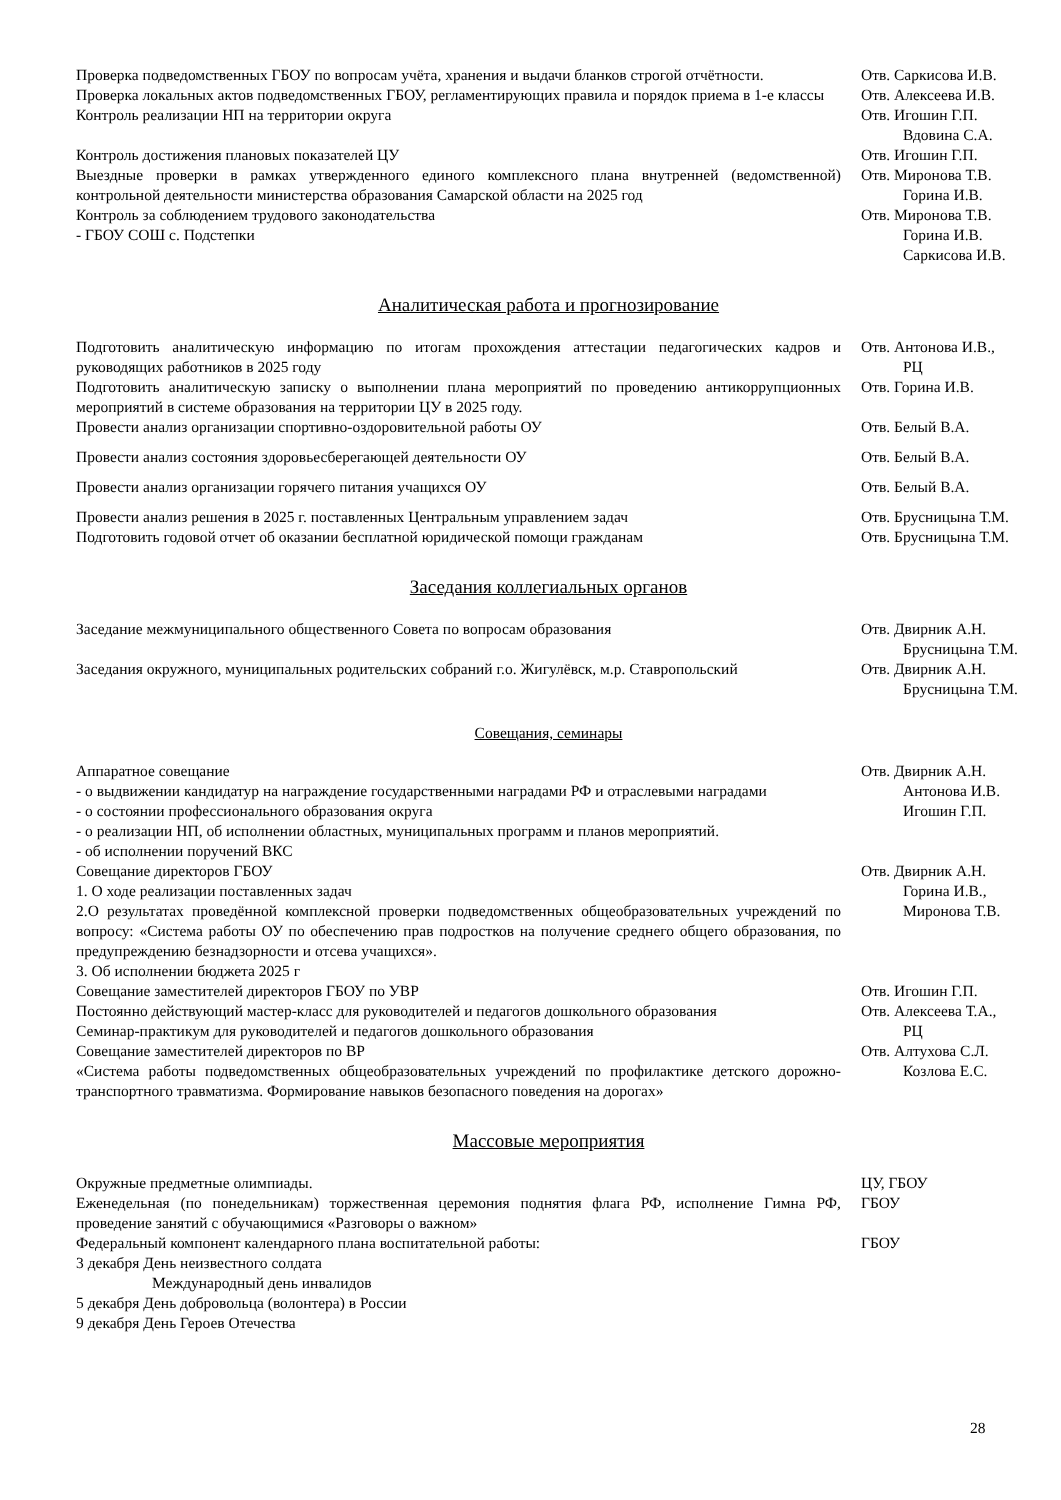| Проверка подведомственных ГБОУ по вопросам учёта, хранения и выдачи бланков строгой отчётности. | Отв. Саркисова И.В. |
| Проверка локальных актов подведомственных ГБОУ, регламентирующих правила и порядок приема в 1-е классы | Отв. Алексеева И.В. |
| Контроль реализации НП на территории округа | Отв. Игошин Г.П. Вдовина С.А. |
| Контроль достижения плановых показателей ЦУ | Отв. Игошин Г.П. |
| Выездные проверки в рамках утвержденного единого комплексного плана внутренней (ведомственной) контрольной деятельности министерства образования Самарской области на 2025 год | Отв. Миронова Т.В. Горина И.В. |
| Контроль за соблюдением трудового законодательства - ГБОУ СОШ с. Подстепки | Отв. Миронова Т.В. Горина И.В. Саркисова И.В. |
Аналитическая работа и прогнозирование
| Подготовить аналитическую информацию по итогам прохождения аттестации педагогических кадров и руководящих работников в 2025 году | Отв. Антонова И.В., РЦ |
| Подготовить аналитическую записку о выполнении плана мероприятий по проведению антикоррупционных мероприятий в системе образования на территории ЦУ в 2025 году. | Отв. Горина И.В. |
| Провести анализ организации спортивно-оздоровительной работы ОУ | Отв. Белый В.А. |
| Провести анализ состояния здоровьесберегающей деятельности ОУ | Отв. Белый В.А. |
| Провести анализ организации горячего питания учащихся ОУ | Отв. Белый В.А. |
| Провести анализ решения в 2025 г. поставленных Центральным управлением задач | Отв. Брусницына Т.М. |
| Подготовить годовой отчет об оказании бесплатной юридической помощи гражданам | Отв. Брусницына Т.М. |
Заседания коллегиальных органов
| Заседание межмуниципального общественного Совета по вопросам образования | Отв. Двирник А.Н. Брусницына Т.М. |
| Заседания окружного, муниципальных родительских собраний г.о. Жигулёвск, м.р. Ставропольский | Отв. Двирник А.Н. Брусницына Т.М. |
Совещания, семинары
| Аппаратное совещание - о выдвижении кандидатур на награждение государственными наградами РФ и отраслевыми наградами - о состоянии профессионального образования округа - о реализации НП, об исполнении областных, муниципальных программ и планов мероприятий. - об исполнении поручений ВКС | Отв. Двирник А.Н. Антонова И.В. Игошин Г.П. |
| Совещание директоров ГБОУ 1. О ходе реализации поставленных задач 2.О результатах проведённой комплексной проверки подведомственных общеобразовательных учреждений по вопросу: «Система работы ОУ по обеспечению прав подростков на получение среднего общего образования, по предупреждению безнадзорности и отсева учащихся». 3. Об исполнении бюджета 2025 г | Отв. Двирник А.Н. Горина И.В., Миронова Т.В. |
| Совещание заместителей директоров ГБОУ по УВР | Отв. Игошин Г.П. |
| Постоянно действующий мастер-класс для руководителей и педагогов дошкольного образования Семинар-практикум для руководителей и педагогов дошкольного образования | Отв. Алексеева Т.А., РЦ |
| Совещание заместителей директоров по ВР «Система работы подведомственных общеобразовательных учреждений по профилактике детского дорожно-транспортного травматизма. Формирование навыков безопасного поведения на дорогах» | Отв. Алтухова С.Л. Козлова Е.С. |
Массовые мероприятия
| Окружные предметные олимпиады. | ЦУ, ГБОУ |
| Еженедельная (по понедельникам) торжественная церемония поднятия флага РФ, исполнение Гимна РФ, проведение занятий с обучающимися «Разговоры о важном» | ГБОУ |
| Федеральный компонент календарного плана воспитательной работы: 3 декабря День неизвестного солдата Международный день инвалидов 5 декабря День добровольца (волонтера) в России 9 декабря День Героев Отечества | ГБОУ |
28